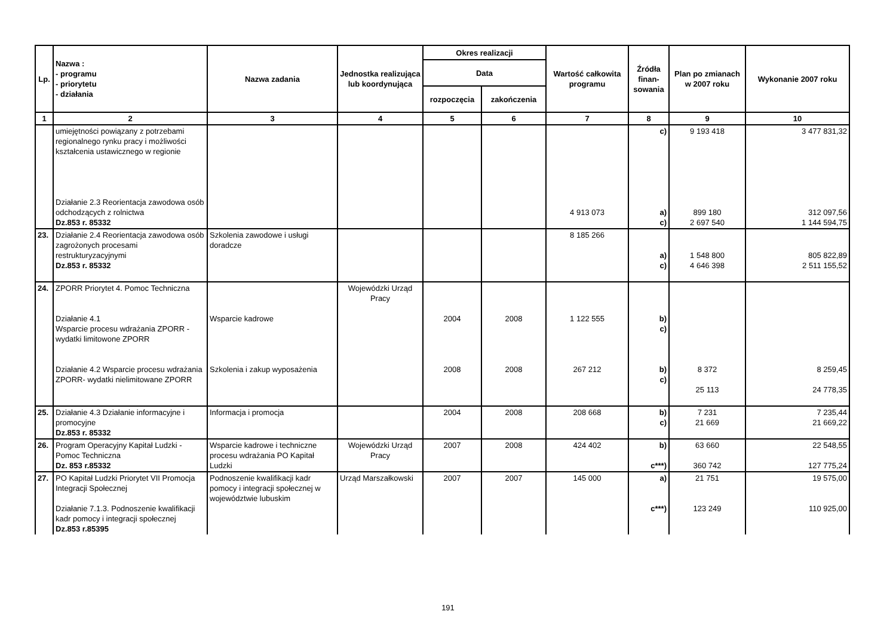| Lp. | Nazwa : - programu - priorytetu - działania | Nazwa zadania | Jednostka realizująca lub koordynująca | Okres realizacji | | Wartość całkowita programu | Źródła finan-sowania | Plan po zmianach w 2007 roku | Wykonanie 2007 roku |
| --- | --- | --- | --- | --- | --- | --- | --- | --- | --- |
| | | | | Data | | | | | |
| | | | | rozpoczęcia | zakończenia | | | | |
| 1 | 2 | 3 | 4 | 5 | 6 | 7 | 8 | 9 | 10 |
| | umiejętności powiązany z potrzebami regionalnego rynku pracy i możliwości kształcenia ustawicznego w regionie Działanie 2.3 Reorientacja zawodowa osób odchodzących z rolnictwa Dz.853 r. 85332 | | | | | 4 913 073 | c) a) c) | 9 193 418 899 180 2 697 540 | 3 477 831,32 312 097,56 1 144 594,75 |
| 23. | Działanie 2.4 Reorientacja zawodowa osób zagrożonych procesami restrukturyzacyjnymi Dz.853 r. 85332 | Szkolenia zawodowe i usługi doradcze | | | | 8 185 266 | a) c) | 1 548 800 4 646 398 | 805 822,89 2 511 155,52 |
| 24. | ZPORR Priorytet 4. Pomoc Techniczna Działanie 4.1 Wsparcie procesu wdrażania ZPORR - wydatki limitowone ZPORR Działanie 4.2 Wsparcie procesu wdrażania ZPORR- wydatki nielimitowane ZPORR | Wsparcie kadrowe Szkolenia i zakup wyposażenia | Wojewódzki Urząd Pracy | 2004 2008 | 2008 2008 | 1 122 555 267 212 | b) c) b) c) | 8 372 25 113 | 8 259,45 24 778,35 |
| 25. | Działanie 4.3 Działanie informacyjne i promocyjne Dz.853 r. 85332 | Informacja i promocja | | 2004 | 2008 | 208 668 | b) c) | 7 231 21 669 | 7 235,44 21 669,22 |
| 26. | Program Operacyjny Kapitał Ludzki - Pomoc Techniczna Dz. 853 r.85332 | Wsparcie kadrowe i techniczne procesu wdrażania PO Kapitał Ludzki | Wojewódzki Urząd Pracy | 2007 | 2008 | 424 402 | b) c***) | 63 660 360 742 | 22 548,55 127 775,24 |
| 27. | PO Kapitał Ludzki Priorytet VII Promocja Integracji Społecznej Działanie 7.1.3. Podnoszenie kwalifikacji kadr pomocy i integracji społecznej Dz.853 r.85395 | Podnoszenie kwalifikacji kadr pomocy i integracji społecznej w województwie lubuskim | Urząd Marszałkowski | 2007 | 2007 | 145 000 | a) c***) | 21 751 123 249 | 19 575,00 110 925,00 |
191